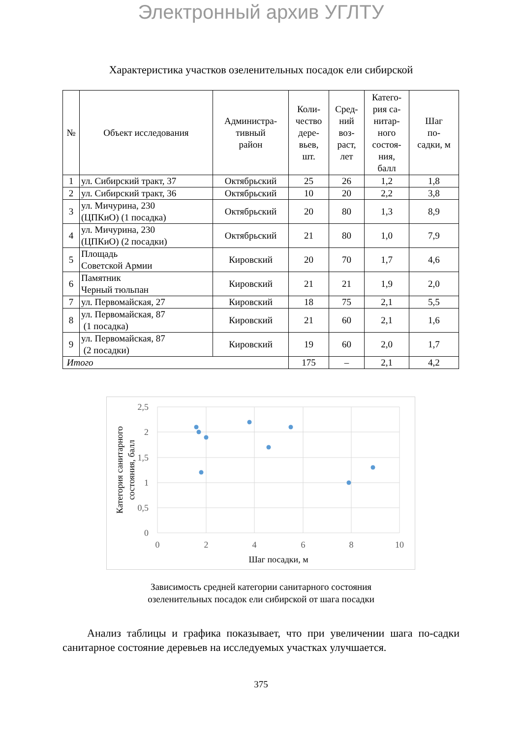Электронный архив УГЛТУ
Характеристика участков озеленительных посадок ели сибирской
| № | Объект исследования | Администра- тивный район | Коли- чество дере- вьев, шт. | Сред- ний воз- раст, лет | Катего- рия са- нитар- ного состоя- ния, балл | Шаг по- садки, м |
| --- | --- | --- | --- | --- | --- | --- |
| 1 | ул. Сибирский тракт, 37 | Октябрьский | 25 | 26 | 1,2 | 1,8 |
| 2 | ул. Сибирский тракт, 36 | Октябрьский | 10 | 20 | 2,2 | 3,8 |
| 3 | ул. Мичурина, 230 (ЦПКиО) (1 посадка) | Октябрьский | 20 | 80 | 1,3 | 8,9 |
| 4 | ул. Мичурина, 230 (ЦПКиО) (2 посадки) | Октябрьский | 21 | 80 | 1,0 | 7,9 |
| 5 | Площадь Советской Армии | Кировский | 20 | 70 | 1,7 | 4,6 |
| 6 | Памятник Черный тюльпан | Кировский | 21 | 21 | 1,9 | 2,0 |
| 7 | ул. Первомайская, 27 | Кировский | 18 | 75 | 2,1 | 5,5 |
| 8 | ул. Первомайская, 87 (1 посадка) | Кировский | 21 | 60 | 2,1 | 1,6 |
| 9 | ул. Первомайская, 87 (2 посадки) | Кировский | 19 | 60 | 2,0 | 1,7 |
| Итого | | | 175 | – | 2,1 | 4,2 |
2,5
2
1,5
1
0,5
0
0
2
4
6
8
10
Шаг посадки, м
Категория санитарного
состояния, балл
Зависимость средней категории санитарного состояния
озеленительных посадок ели сибирской от шага посадки
Анализ таблицы и графика показывает, что при увеличении шага по-садки санитарное состояние деревьев на исследуемых участках улучшается.
375